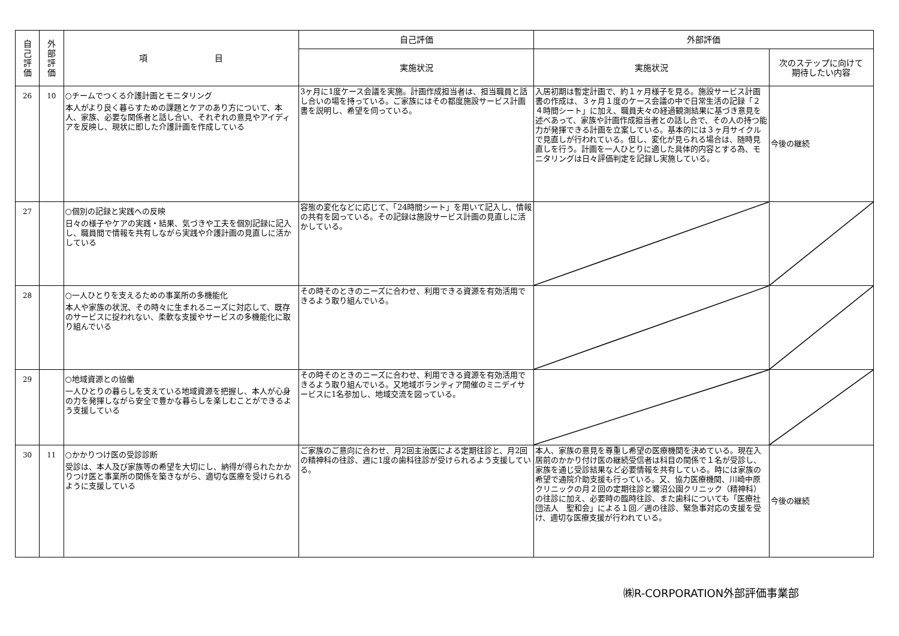| 自 己 評 価 | 外 部 評 価 | 項 目 | 自己評価 | 外部評価 | |
| --- | --- | --- | --- | --- | --- |
| | | | 実施状況 | 実施状況 | 次のステップに向けて 期待したい内容 |
| 26 | 10 | ○チームでつくる介護計画とモニタリング 本人がより良く暮らすための課題とケアのあり方について、本人、家族、必要な関係者と話し合い、それぞれの意見やアイディアを反映し、現状に即した介護計画を作成している | 3ヶ月に1度ケース会議を実施。計画作成担当者は、担当職員と話し合いの場を持っている。ご家族にはその都度施設サービス計画書を説明し、希望を伺っている。 | 入居初期は暫定計画で、約１ヶ月様子を見る。施設サービス計画書の作成は、３ヶ月１度のケース会議の中で日常生活の記録「２４時間シート」に加え、職員夫々の経過観測結果に基づき意見を述べあって、家族や計画作成担当者との話し合で、その人の持つ能力が発揮できる計画を立案している。基本的には３ヶ月サイクルで見直しが行われている。但し、変化が見られる場合は、随時見直しを行う。計画を一人ひとりに適した具体的内容とする為、モニタリングは日々評価判定を記録し実施している。 | 今後の継続 |
| 27 | | ○個別の記録と実践への反映 日々の様子やケアの実践・結果、気づきや工夫を個別記録に記入し、職員間で情報を共有しながら実践や介護計画の見直しに活かしている | 容態の変化などに応じて、「24時間シート」を用いて記入し、情報の共有を図っている。その記録は施設サービス計画の見直しに活かしている。 | | |
| 28 | | ○一人ひとりを支えるための事業所の多機能化 本人や家族の状況、その時々に生まれるニーズに対応して、既存のサービスに捉われない、柔軟な支援やサービスの多機能化に取り組んでいる | その時そのときのニーズに合わせ、利用できる資源を有効活用できるよう取り組んでいる。 | | |
| 29 | | ○地域資源との協働 一人ひとりの暮らしを支えている地域資源を把握し、本人が心身の力を発揮しながら安全で豊かな暮らしを楽しむことができるよう支援している | その時そのときのニーズに合わせ、利用できる資源を有効活用できるよう取り組んでいる。又地域ボランティア開催のミニデイサービスに1名参加し、地域交流を図っている。 | | |
| 30 | 11 | ○かかりつけ医の受診診断 受診は、本人及び家族等の希望を大切にし、納得が得られたかかりつけ医と事業所の関係を築きながら、適切な医療を受けられるように支援している | ご家族のご意向に合わせ、月2回主治医による定期往診と、月2回の精神科の往診、週に1度の歯科往診が受けられるよう支援している。 | 本人、家族の意見を尊重し希望の医療機関を決めている。現在入居前のかかり付け医の継続受信者は科目の関係で１名が受診し、家族を通じ受診結果など必要情報を共有している。時には家族の希望で通院介助支援も行っている。又、協力医療機関、川崎中原クリニックの月２回の定期往診と鷺沼公園クリニック（精神科）の往診に加え、必要時の臨時往診、また歯科についても「医療社団法人 聖和会」による１回／週の往診、緊急事対応の支援を受け、適切な医療支援が行われている。 | 今後の継続 |
㈱R-CORPORATION外部評価事業部